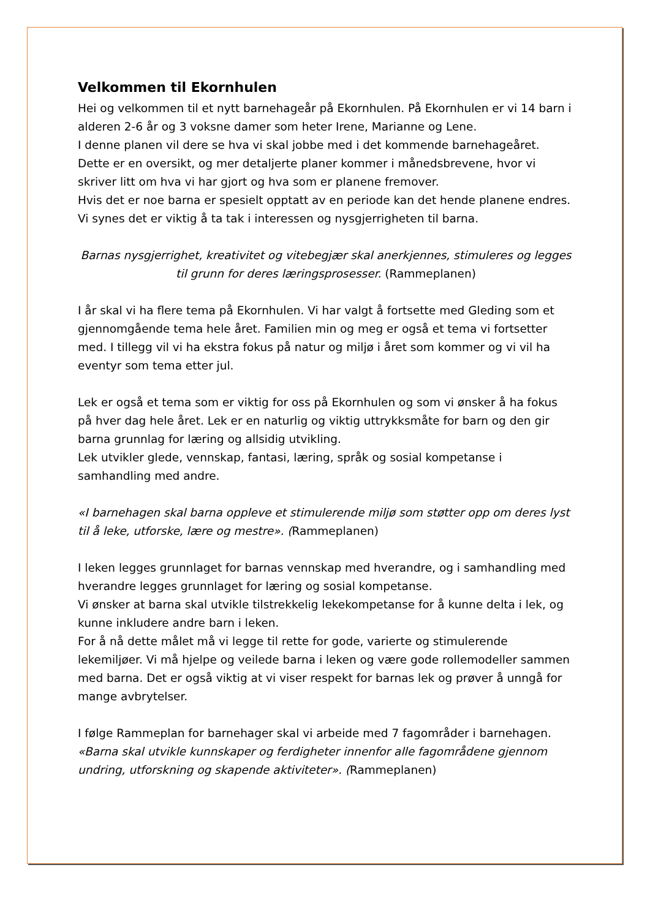Velkommen til Ekornhulen
Hei og velkommen til et nytt barnehageår på Ekornhulen. På Ekornhulen er vi 14 barn i alderen 2-6 år og 3 voksne damer som heter Irene, Marianne og Lene.
I denne planen vil dere se hva vi skal jobbe med i det kommende barnehageåret. Dette er en oversikt, og mer detaljerte planer kommer i månedsbrevene, hvor vi skriver litt om hva vi har gjort og hva som er planene fremover.
Hvis det er noe barna er spesielt opptatt av en periode kan det hende planene endres. Vi synes det er viktig å ta tak i interessen og nysgjerrigheten til barna.
Barnas nysgjerrighet, kreativitet og vitebegjær skal anerkjennes, stimuleres og legges til grunn for deres læringsprosesser. (Rammeplanen)
I år skal vi ha flere tema på Ekornhulen. Vi har valgt å fortsette med Gleding som et gjennomgående tema hele året. Familien min og meg er også et tema vi fortsetter med. I tillegg vil vi ha ekstra fokus på natur og miljø i året som kommer og vi vil ha eventyr som tema etter jul.
Lek er også et tema som er viktig for oss på Ekornhulen og som vi ønsker å ha fokus på hver dag hele året. Lek er en naturlig og viktig uttrykksmåte for barn og den gir barna grunnlag for læring og allsidig utvikling.
Lek utvikler glede, vennskap, fantasi, læring, språk og sosial kompetanse i samhandling med andre.
«I barnehagen skal barna oppleve et stimulerende miljø som støtter opp om deres lyst til å leke, utforske, lære og mestre». (Rammeplanen)
I leken legges grunnlaget for barnas vennskap med hverandre, og i samhandling med hverandre legges grunnlaget for læring og sosial kompetanse.
Vi ønsker at barna skal utvikle tilstrekkelig lekekompetanse for å kunne delta i lek, og kunne inkludere andre barn i leken.
For å nå dette målet må vi legge til rette for gode, varierte og stimulerende lekemiljøer. Vi må hjelpe og veilede barna i leken og være gode rollemodeller sammen med barna. Det er også viktig at vi viser respekt for barnas lek og prøver å unngå for mange avbrytelser.
I følge Rammeplan for barnehager skal vi arbeide med 7 fagområder i barnehagen.
«Barna skal utvikle kunnskaper og ferdigheter innenfor alle fagområdene gjennom undring, utforskning og skapende aktiviteter». (Rammeplanen)